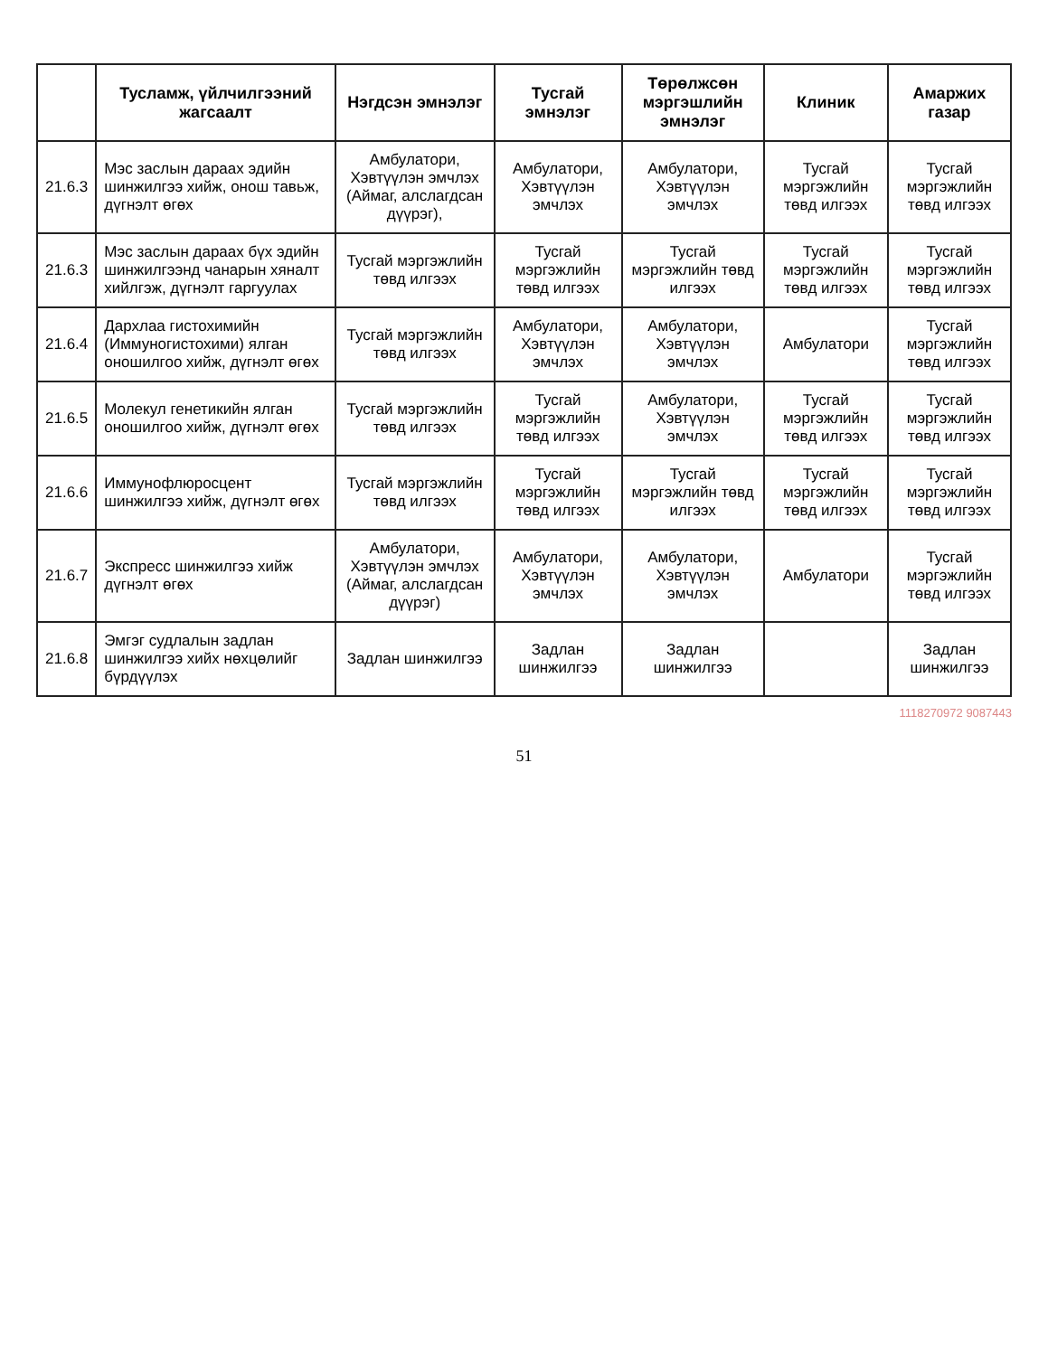| | Тусламж, үйлчилгээний жагсаалт | Нэгдсэн эмнэлэг | Тусгай эмнэлэг | Төрөлжсөн мэргэшлийн эмнэлэг | Клиник | Амаржих газар |
| --- | --- | --- | --- | --- | --- | --- |
| 21.6.3 | Мэс заслын дараах эдийн шинжилгээ хийж, онош тавьж, дүгнэлт өгөх | Амбулатори, Хэвтүүлэн эмчлэх (Аймаг, алслагдсан дүүрэг), | Амбулатори, Хэвтүүлэн эмчлэх | Амбулатори, Хэвтүүлэн эмчлэх | Тусгай мэргэжлийн төвд илгээх | Тусгай мэргэжлийн төвд илгээх |
| 21.6.3 | Мэс заслын дараах бүх эдийн шинжилгээнд чанарын хяналт хийлгэж, дүгнэлт гаргуулах | Тусгай мэргэжлийн төвд илгээх | Тусгай мэргэжлийн төвд илгээх | Тусгай мэргэжлийн төвд илгээх | Тусгай мэргэжлийн төвд илгээх | Тусгай мэргэжлийн төвд илгээх |
| 21.6.4 | Дархлаа гистохимийн (Иммуногистохими) ялган оношилгоо хийж, дүгнэлт өгөх | Тусгай мэргэжлийн төвд илгээх | Амбулатори, Хэвтүүлэн эмчлэх | Амбулатори, Хэвтүүлэн эмчлэх | Амбулатори | Тусгай мэргэжлийн төвд илгээх |
| 21.6.5 | Молекул генетикийн ялган оношилгоо хийж, дүгнэлт өгөх | Тусгай мэргэжлийн төвд илгээх | Тусгай мэргэжлийн төвд илгээх | Амбулатори, Хэвтүүлэн эмчлэх | Тусгай мэргэжлийн төвд илгээх | Тусгай мэргэжлийн төвд илгээх |
| 21.6.6 | Иммунофлюросцент шинжилгээ хийж, дүгнэлт өгөх | Тусгай мэргэжлийн төвд илгээх | Тусгай мэргэжлийн төвд илгээх | Тусгай мэргэжлийн төвд илгээх | Тусгай мэргэжлийн төвд илгээх | Тусгай мэргэжлийн төвд илгээх |
| 21.6.7 | Экспресс шинжилгээ хийж дүгнэлт өгөх | Амбулатори, Хэвтүүлэн эмчлэх (Аймаг, алслагдсан дүүрэг) | Амбулатори, Хэвтүүлэн эмчлэх | Амбулатори, Хэвтүүлэн эмчлэх | Амбулатори | Тусгай мэргэжлийн төвд илгээх |
| 21.6.8 | Эмгэг судлалын задлан шинжилгээ хийх нөхцөлийг бүрдүүлэх | Задлан шинжилгээ | Задлан шинжилгээ | Задлан шинжилгээ | | Задлан шинжилгээ |
1118270972 9087443
51